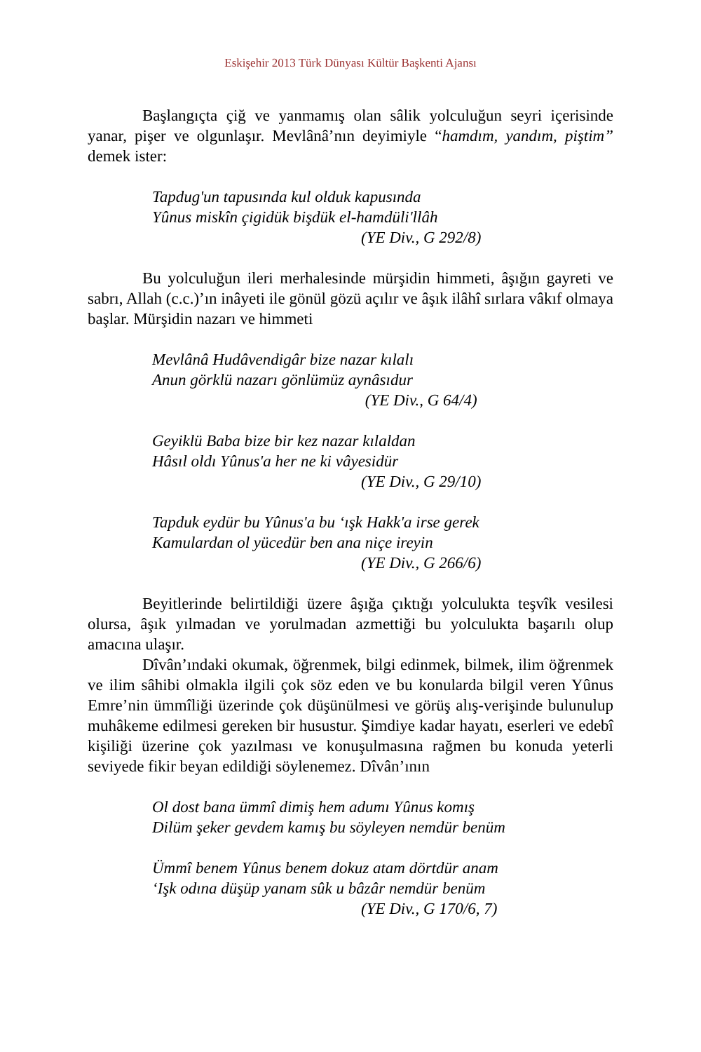Eskişehir 2013 Türk Dünyası Kültür Başkenti Ajansı
Başlangıçta çiğ ve yanmamış olan sâlik yolculuğun seyri içerisinde yanar, pişer ve olgunlaşır. Mevlânâ’nın deyimiyle “hamdım, yandım, piştim” demek ister:
Tapdug'un tapusında kul olduk kapusında
Yûnus miskîn çigidük bişdük el-hamdüli'llâh
(YE Div., G 292/8)
Bu yolculuğun ileri merhalesinde mürşidin himmeti, âşığın gayreti ve sabrı, Allah (c.c.)’ın inâyeti ile gönül gözü açılır ve âşık ilâhî sırlara vâkıf olmaya başlar. Mürşidin nazarı ve himmeti
Mevlânâ Hudâvendigâr bize nazar kılalı
Anun görklü nazarı gönlümüz aynâsıdur
(YE Div., G 64/4)
Geyiklü Baba bize bir kez nazar kılaldan
Hâsıl oldı Yûnus'a her ne ki vâyesidür
(YE Div., G 29/10)
Tapduk eydür bu Yûnus'a bu ‘ışk Hakk'a irse gerek
Kamulardan ol yücedür ben ana niçe ireyin
(YE Div., G 266/6)
Beyitlerinde belirtildiği üzere âşığa çıktığı yolculukta teşvîk vesilesi olursa, âşık yılmadan ve yorulmadan azmettiği bu yolculukta başarılı olup amacına ulaşır.
Dîvân’ındaki okumak, öğrenmek, bilgi edinmek, bilmek, ilim öğrenmek ve ilim sâhibi olmakla ilgili çok söz eden ve bu konularda bilgil veren Yûnus Emre’nin ümmîliği üzerinde çok düşünülmesi ve görüş alış-verişinde bulunulup muhâkeme edilmesi gereken bir husustur. Şimdiye kadar hayatı, eserleri ve edebî kişiliği üzerine çok yazılması ve konuşulmasına rağmen bu konuda yeterli seviyede fikir beyan edildiği söylenemez. Dîvân’ının
Ol dost bana ümmî dimiş hem adumı Yûnus komış
Dilüm şeker gevdem kamış bu söyleyen nemdür benüm
Ümmî benem Yûnus benem dokuz atam dörtdür anam
‘Işk odına düşüp yanam sûk u bâzâr nemdür benüm
(YE Div., G 170/6, 7)